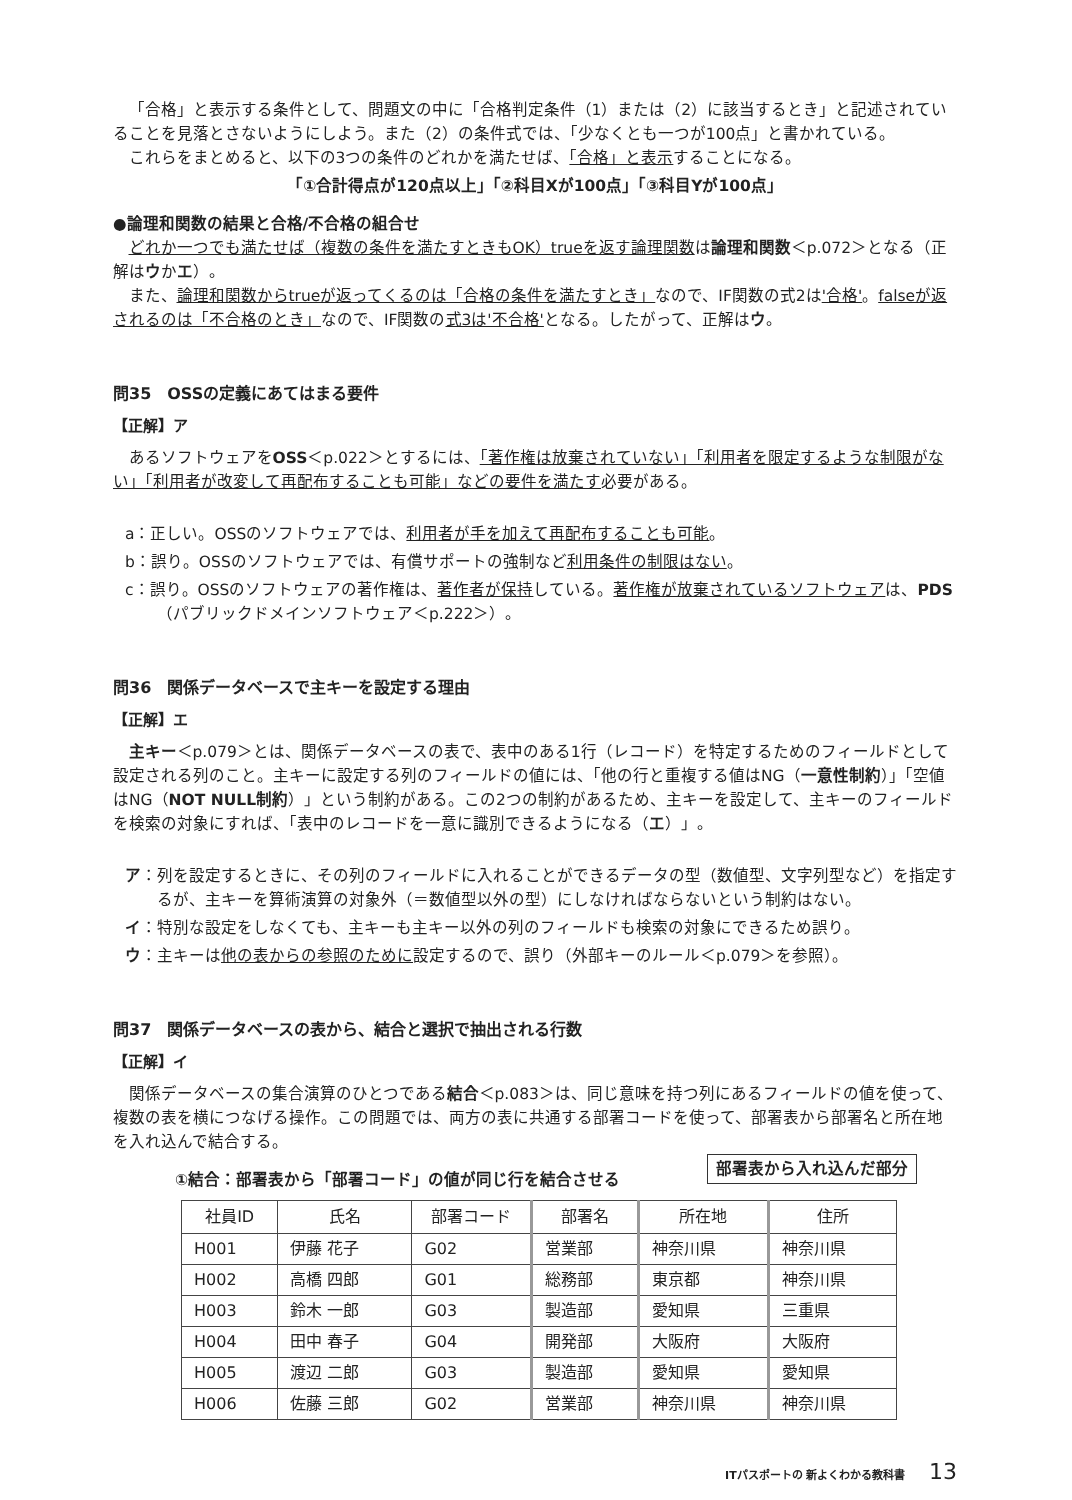「合格」と表示する条件として、問題文の中に「合格判定条件（1）または（2）に該当するとき」と記述されていることを見落とさないようにしよう。また（2）の条件式では、「少なくとも一つが100点」と書かれている。
これらをまとめると、以下の3つの条件のどれかを満たせば、「合格」と表示することになる。
「①合計得点が120点以上」「②科目Xが100点」「③科目Yが100点」
●論理和関数の結果と合格/不合格の組合せ
どれか一つでも満たせば（複数の条件を満たすときもOK）trueを返す論理関数は論理和関数＜p.072＞となる（正解はウかエ）。
また、論理和関数からtrueが返ってくるのは「合格の条件を満たすとき」なので、IF関数の式2は'合格'。falseが返されるのは「不合格のとき」なので、IF関数の式3は'不合格'となる。したがって、正解はウ。
問35　OSSの定義にあてはまる要件
【正解】ア
あるソフトウェアをOSS＜p.022＞とするには、「著作権は放棄されていない」「利用者を限定するような制限がない」「利用者が改変して再配布することも可能」などの要件を満たす必要がある。
a：正しい。OSSのソフトウェアでは、利用者が手を加えて再配布することも可能。
b：誤り。OSSのソフトウェアでは、有償サポートの強制など利用条件の制限はない。
c：誤り。OSSのソフトウェアの著作権は、著作者が保持している。著作権が放棄されているソフトウェアは、PDS（パブリックドメインソフトウェア＜p.222＞）。
問36　関係データベースで主キーを設定する理由
【正解】エ
主キー＜p.079＞とは、関係データベースの表で、表中のある1行（レコード）を特定するためのフィールドとして設定される列のこと。主キーに設定する列のフィールドの値には、「他の行と重複する値はNG（一意性制約）」「空値はNG（NOT NULL制約）」という制約がある。この2つの制約があるため、主キーを設定して、主キーのフィールドを検索の対象にすれば、「表中のレコードを一意に識別できるようになる（エ）」。
ア：列を設定するときに、その列のフィールドに入れることができるデータの型（数値型、文字列型など）を指定するが、主キーを算術演算の対象外（＝数値型以外の型）にしなければならないという制約はない。
イ：特別な設定をしなくても、主キーも主キー以外の列のフィールドも検索の対象にできるため誤り。
ウ：主キーは他の表からの参照のために設定するので、誤り（外部キーのルール＜p.079＞を参照）。
問37　関係データベースの表から、結合と選択で抽出される行数
【正解】イ
関係データベースの集合演算のひとつである結合＜p.083＞は、同じ意味を持つ列にあるフィールドの値を使って、複数の表を横につなげる操作。この問題では、両方の表に共通する部署コードを使って、部署表から部署名と所在地を入れ込んで結合する。
部署表から入れ込んだ部分
①結合：部署表から「部署コード」の値が同じ行を結合させる
| 社員ID | 氏名 | 部署コード | 部署名 | 所在地 | 住所 |
| --- | --- | --- | --- | --- | --- |
| H001 | 伊藤 花子 | G02 | 営業部 | 神奈川県 | 神奈川県 |
| H002 | 高橋 四郎 | G01 | 総務部 | 東京都 | 神奈川県 |
| H003 | 鈴木 一郎 | G03 | 製造部 | 愛知県 | 三重県 |
| H004 | 田中 春子 | G04 | 開発部 | 大阪府 | 大阪府 |
| H005 | 渡辺 二郎 | G03 | 製造部 | 愛知県 | 愛知県 |
| H006 | 佐藤 三郎 | G02 | 営業部 | 神奈川県 | 神奈川県 |
ITパスポートの 新よくわかる教科書 13